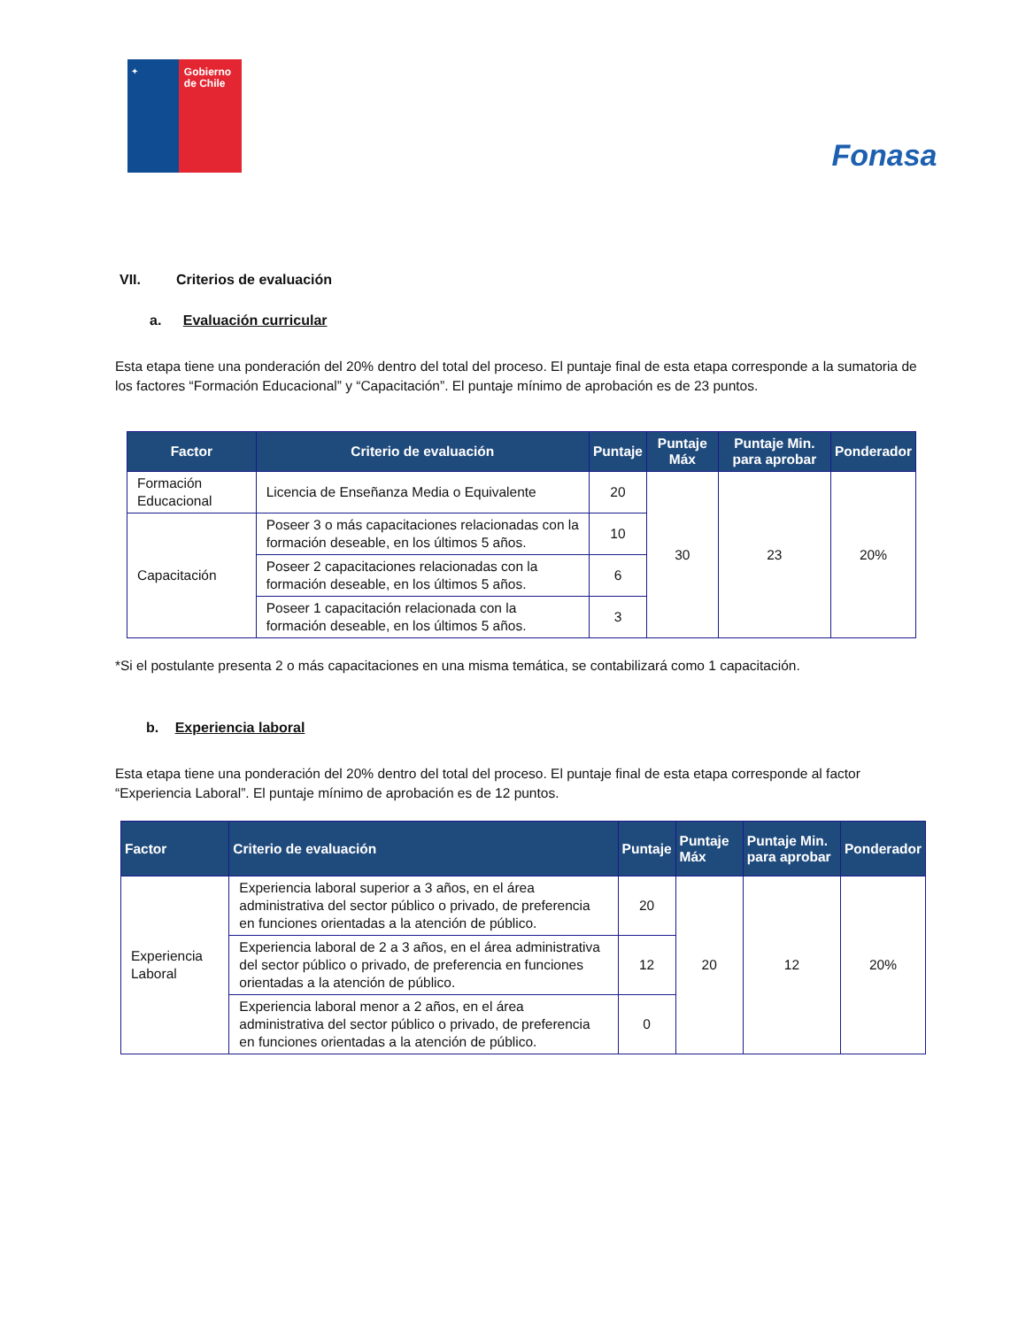✦
Gobierno de Chile
Fonasa
VII. Criterios de evaluación
a. Evaluación curricular
Esta etapa tiene una ponderación del 20% dentro del total del proceso. El puntaje final de esta etapa corresponde a la sumatoria de los factores “Formación Educacional” y “Capacitación”. El puntaje mínimo de aprobación es de 23 puntos.
| Factor | Criterio de evaluación | Puntaje | Puntaje Máx | Puntaje Min. para aprobar | Ponderador |
| --- | --- | --- | --- | --- | --- |
| Formación Educacional | Licencia de Enseñanza Media o Equivalente | 20 | 30 | 23 | 20% |
| Capacitación | Poseer 3 o más capacitaciones relacionadas con la formación deseable, en los últimos 5 años. | 10 | | | |
| | Poseer 2 capacitaciones relacionadas con la formación deseable, en los últimos 5 años. | 6 | | | |
| | Poseer 1 capacitación relacionada con la formación deseable, en los últimos 5 años. | 3 | | | |
*Si el postulante presenta 2 o más capacitaciones en una misma temática, se contabilizará como 1 capacitación.
b. Experiencia laboral
Esta etapa tiene una ponderación del 20% dentro del total del proceso. El puntaje final de esta etapa corresponde al factor “Experiencia Laboral”. El puntaje mínimo de aprobación es de 12 puntos.
| Factor | Criterio de evaluación | Puntaje | Puntaje Máx | Puntaje Min. para aprobar | Ponderador |
| --- | --- | --- | --- | --- | --- |
| Experiencia Laboral | Experiencia laboral superior a 3 años, en el área administrativa del sector público o privado, de preferencia en funciones orientadas a la atención de público. | 20 | 20 | 12 | 20% |
| | Experiencia laboral de 2 a 3 años, en el área administrativa del sector público o privado, de preferencia en funciones orientadas a la atención de público. | 12 | | | |
| | Experiencia laboral menor a 2 años, en el área administrativa del sector público o privado, de preferencia en funciones orientadas a la atención de público. | 0 | | | |